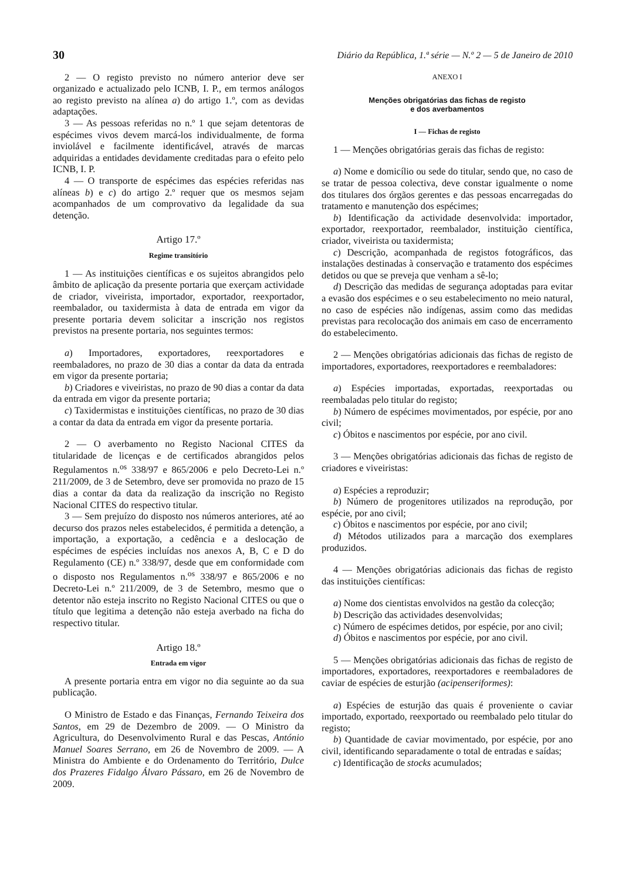30 Diário da República, 1.ª série — N.º 2 — 5 de Janeiro de 2010
2 — O registo previsto no número anterior deve ser organizado e actualizado pelo ICNB, I. P., em termos análogos ao registo previsto na alínea a) do artigo 1.º, com as devidas adaptações.
3 — As pessoas referidas no n.º 1 que sejam detentoras de espécimes vivos devem marcá-los individualmente, de forma inviolável e facilmente identificável, através de marcas adquiridas a entidades devidamente creditadas para o efeito pelo ICNB, I. P.
4 — O transporte de espécimes das espécies referidas nas alíneas b) e c) do artigo 2.º requer que os mesmos sejam acompanhados de um comprovativo da legalidade da sua detenção.
Artigo 17.º
Regime transitório
1 — As instituições científicas e os sujeitos abrangidos pelo âmbito de aplicação da presente portaria que exerçam actividade de criador, viveirista, importador, exportador, reexportador, reembalador, ou taxidermista à data de entrada em vigor da presente portaria devem solicitar a inscrição nos registos previstos na presente portaria, nos seguintes termos:
a) Importadores, exportadores, reexportadores e reembaladores, no prazo de 30 dias a contar da data da entrada em vigor da presente portaria;
b) Criadores e viveiristas, no prazo de 90 dias a contar da data da entrada em vigor da presente portaria;
c) Taxidermistas e instituições científicas, no prazo de 30 dias a contar da data da entrada em vigor da presente portaria.
2 — O averbamento no Registo Nacional CITES da titularidade de licenças e de certificados abrangidos pelos Regulamentos n.<sup>os</sup> 338/97 e 865/2006 e pelo Decreto-Lei n.º 211/2009, de 3 de Setembro, deve ser promovida no prazo de 15 dias a contar da data da realização da inscrição no Registo Nacional CITES do respectivo titular.
3 — Sem prejuízo do disposto nos números anteriores, até ao decurso dos prazos neles estabelecidos, é permitida a detenção, a importação, a exportação, a cedência e a deslocação de espécimes de espécies incluídas nos anexos A, B, C e D do Regulamento (CE) n.º 338/97, desde que em conformidade com o disposto nos Regulamentos n.<sup>os</sup> 338/97 e 865/2006 e no Decreto-Lei n.º 211/2009, de 3 de Setembro, mesmo que o detentor não esteja inscrito no Registo Nacional CITES ou que o título que legitima a detenção não esteja averbado na ficha do respectivo titular.
Artigo 18.º
Entrada em vigor
A presente portaria entra em vigor no dia seguinte ao da sua publicação.
O Ministro de Estado e das Finanças, Fernando Teixeira dos Santos, em 29 de Dezembro de 2009. — O Ministro da Agricultura, do Desenvolvimento Rural e das Pescas, António Manuel Soares Serrano, em 26 de Novembro de 2009. — A Ministra do Ambiente e do Ordenamento do Território, Dulce dos Prazeres Fidalgo Álvaro Pássaro, em 26 de Novembro de 2009.
ANEXO I
Menções obrigatórias das fichas de registo
e dos averbamentos
I — Fichas de registo
1 — Menções obrigatórias gerais das fichas de registo:
a) Nome e domicílio ou sede do titular, sendo que, no caso de se tratar de pessoa colectiva, deve constar igualmente o nome dos titulares dos órgãos gerentes e das pessoas encarregadas do tratamento e manutenção dos espécimes;
b) Identificação da actividade desenvolvida: importador, exportador, reexportador, reembalador, instituição científica, criador, viveirista ou taxidermista;
c) Descrição, acompanhada de registos fotográficos, das instalações destinadas à conservação e tratamento dos espécimes detidos ou que se preveja que venham a sê-lo;
d) Descrição das medidas de segurança adoptadas para evitar a evasão dos espécimes e o seu estabelecimento no meio natural, no caso de espécies não indígenas, assim como das medidas previstas para recolocação dos animais em caso de encerramento do estabelecimento.
2 — Menções obrigatórias adicionais das fichas de registo de importadores, exportadores, reexportadores e reembaladores:
a) Espécies importadas, exportadas, reexportadas ou reembaladas pelo titular do registo;
b) Número de espécimes movimentados, por espécie, por ano civil;
c) Óbitos e nascimentos por espécie, por ano civil.
3 — Menções obrigatórias adicionais das fichas de registo de criadores e viveiristas:
a) Espécies a reproduzir;
b) Número de progenitores utilizados na reprodução, por espécie, por ano civil;
c) Óbitos e nascimentos por espécie, por ano civil;
d) Métodos utilizados para a marcação dos exemplares produzidos.
4 — Menções obrigatórias adicionais das fichas de registo das instituições científicas:
a) Nome dos cientistas envolvidos na gestão da colecção;
b) Descrição das actividades desenvolvidas;
c) Número de espécimes detidos, por espécie, por ano civil;
d) Óbitos e nascimentos por espécie, por ano civil.
5 — Menções obrigatórias adicionais das fichas de registo de importadores, exportadores, reexportadores e reembaladores de caviar de espécies de esturjão (acipenseriformes):
a) Espécies de esturjão das quais é proveniente o caviar importado, exportado, reexportado ou reembalado pelo titular do registo;
b) Quantidade de caviar movimentado, por espécie, por ano civil, identificando separadamente o total de entradas e saídas;
c) Identificação de stocks acumulados;